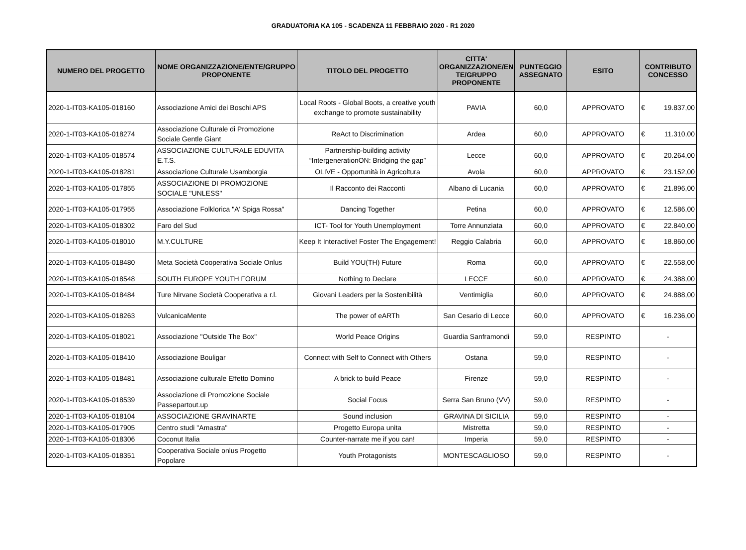GRADUATORIA KA 105 - SCADENZA 11 FEBBRAIO 2020 - R1 2020
| NUMERO DEL PROGETTO | NOME ORGANIZZAZIONE/ENTE/GRUPPO PROPONENTE | TITOLO DEL PROGETTO | CITTA' ORGANIZZAZIONE/EN TE/GRUPPO PROPONENTE | PUNTEGGIO ASSEGNATO | ESITO | CONTRIBUTO CONCESSO |
| --- | --- | --- | --- | --- | --- | --- |
| 2020-1-IT03-KA105-018160 | Associazione Amici dei Boschi APS | Local Roots - Global Boots, a creative youth exchange to promote sustainability | PAVIA | 60,0 | APPROVATO | € 19.837,00 |
| 2020-1-IT03-KA105-018274 | Associazione Culturale di Promozione Sociale Gentle Giant | ReAct to Discrimination | Ardea | 60,0 | APPROVATO | € 11.310,00 |
| 2020-1-IT03-KA105-018574 | ASSOCIAZIONE CULTURALE EDUVITA E.T.S. | Partnership-building activity “IntergenerationON: Bridging the gap” | Lecce | 60,0 | APPROVATO | € 20.264,00 |
| 2020-1-IT03-KA105-018281 | Associazione Culturale Usamborgia | OLIVE - Opportunità in Agricoltura | Avola | 60,0 | APPROVATO | € 23.152,00 |
| 2020-1-IT03-KA105-017855 | ASSOCIAZIONE DI PROMOZIONE SOCIALE "UNLESS" | Il Racconto dei Racconti | Albano di Lucania | 60,0 | APPROVATO | € 21.896,00 |
| 2020-1-IT03-KA105-017955 | Associazione Folklorica "A' Spiga Rossa" | Dancing Together | Petina | 60,0 | APPROVATO | € 12.586,00 |
| 2020-1-IT03-KA105-018302 | Faro del Sud | ICT- Tool for Youth Unemployment | Torre Annunziata | 60,0 | APPROVATO | € 22.840,00 |
| 2020-1-IT03-KA105-018010 | M.Y.CULTURE | Keep It Interactive! Foster The Engagement! | Reggio Calabria | 60,0 | APPROVATO | € 18.860,00 |
| 2020-1-IT03-KA105-018480 | Meta Società Cooperativa Sociale Onlus | Build YOU(TH) Future | Roma | 60,0 | APPROVATO | € 22.558,00 |
| 2020-1-IT03-KA105-018548 | SOUTH EUROPE YOUTH FORUM | Nothing to Declare | LECCE | 60,0 | APPROVATO | € 24.388,00 |
| 2020-1-IT03-KA105-018484 | Ture Nirvane Società Cooperativa a r.l. | Giovani Leaders per la Sostenibilità | Ventimiglia | 60,0 | APPROVATO | € 24.888,00 |
| 2020-1-IT03-KA105-018263 | VulcanicaMente | The power of eARTh | San Cesario di Lecce | 60,0 | APPROVATO | € 16.236,00 |
| 2020-1-IT03-KA105-018021 | Associazione "Outside The Box" | World Peace Origins | Guardia Sanframondi | 59,0 | RESPINTO | - |
| 2020-1-IT03-KA105-018410 | Associazione Bouligar | Connect with Self to Connect with Others | Ostana | 59,0 | RESPINTO | - |
| 2020-1-IT03-KA105-018481 | Associazione culturale Effetto Domino | A brick to build Peace | Firenze | 59,0 | RESPINTO | - |
| 2020-1-IT03-KA105-018539 | Associazione di Promozione Sociale Passepartout.up | Social Focus | Serra San Bruno (VV) | 59,0 | RESPINTO | - |
| 2020-1-IT03-KA105-018104 | ASSOCIAZIONE GRAVINARTE | Sound inclusion | GRAVINA DI SICILIA | 59,0 | RESPINTO | - |
| 2020-1-IT03-KA105-017905 | Centro studi "Amastra" | Progetto Europa unita | Mistretta | 59,0 | RESPINTO | - |
| 2020-1-IT03-KA105-018306 | Coconut Italia | Counter-narrate me if you can! | Imperia | 59,0 | RESPINTO | - |
| 2020-1-IT03-KA105-018351 | Cooperativa Sociale onlus Progetto Popolare | Youth Protagonists | MONTESCAGLIOSO | 59,0 | RESPINTO | - |